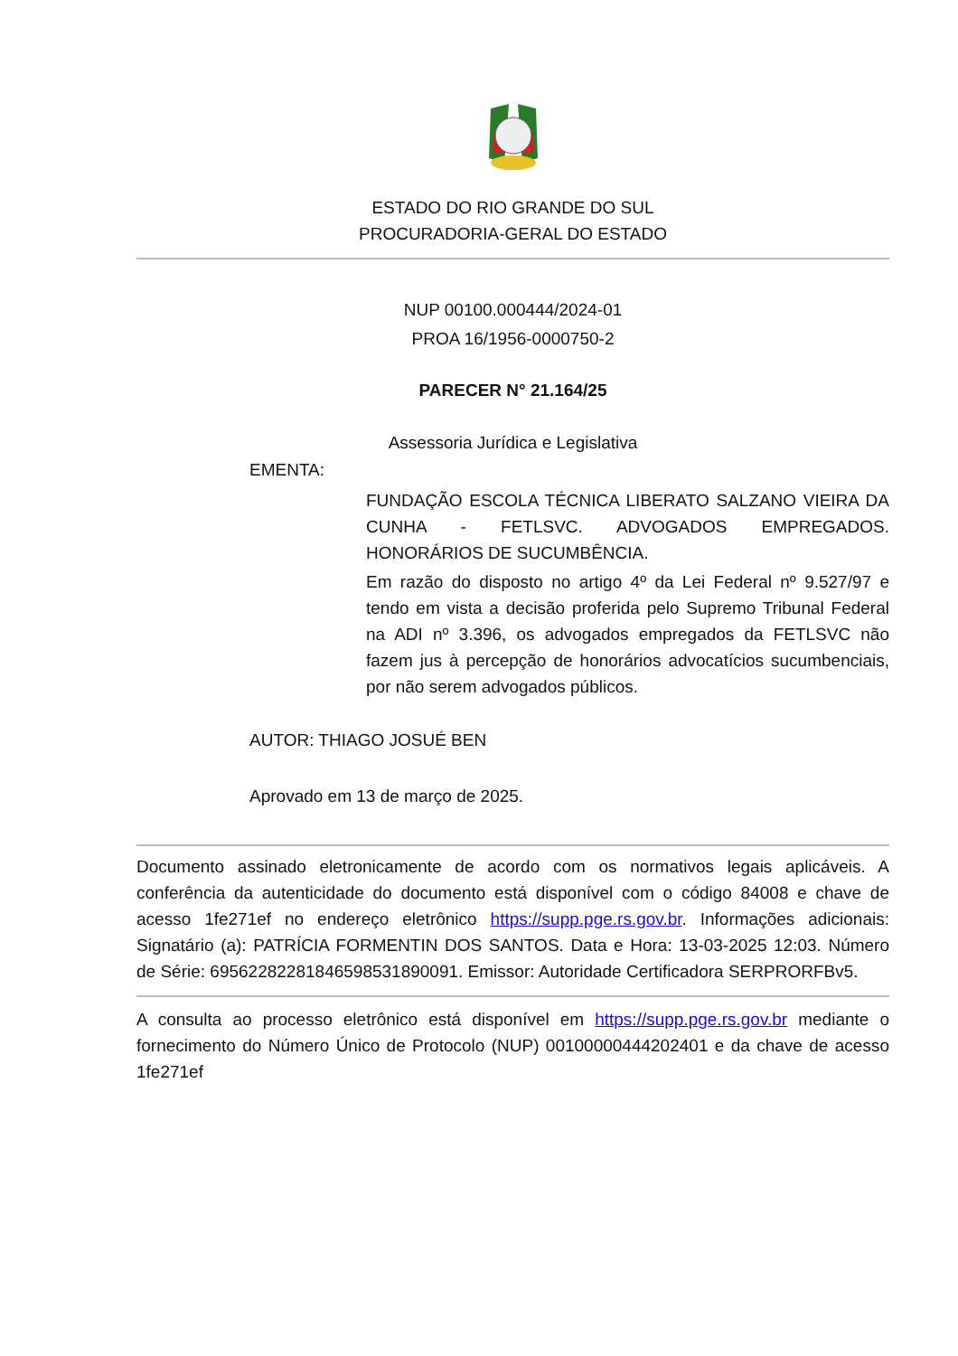ESTADO DO RIO GRANDE DO SUL
PROCURADORIA-GERAL DO ESTADO
NUP 00100.000444/2024-01
PROA 16/1956-0000750-2
PARECER N° 21.164/25
Assessoria Jurídica e Legislativa
EMENTA:
FUNDAÇÃO ESCOLA TÉCNICA LIBERATO SALZANO VIEIRA DA CUNHA - FETLSVC. ADVOGADOS EMPREGADOS. HONORÁRIOS DE SUCUMBÊNCIA.
Em razão do disposto no artigo 4º da Lei Federal nº 9.527/97 e tendo em vista a decisão proferida pelo Supremo Tribunal Federal na ADI nº 3.396, os advogados empregados da FETLSVC não fazem jus à percepção de honorários advocatícios sucumbenciais, por não serem advogados públicos.
AUTOR: THIAGO JOSUÉ BEN
Aprovado em 13 de março de 2025.
Documento assinado eletronicamente de acordo com os normativos legais aplicáveis. A conferência da autenticidade do documento está disponível com o código 84008 e chave de acesso 1fe271ef no endereço eletrônico https://supp.pge.rs.gov.br. Informações adicionais: Signatário (a): PATRÍCIA FORMENTIN DOS SANTOS. Data e Hora: 13-03-2025 12:03. Número de Série: 69562282281846598531890091. Emissor: Autoridade Certificadora SERPRORFBv5.
A consulta ao processo eletrônico está disponível em https://supp.pge.rs.gov.br mediante o fornecimento do Número Único de Protocolo (NUP) 00100000444202401 e da chave de acesso 1fe271ef